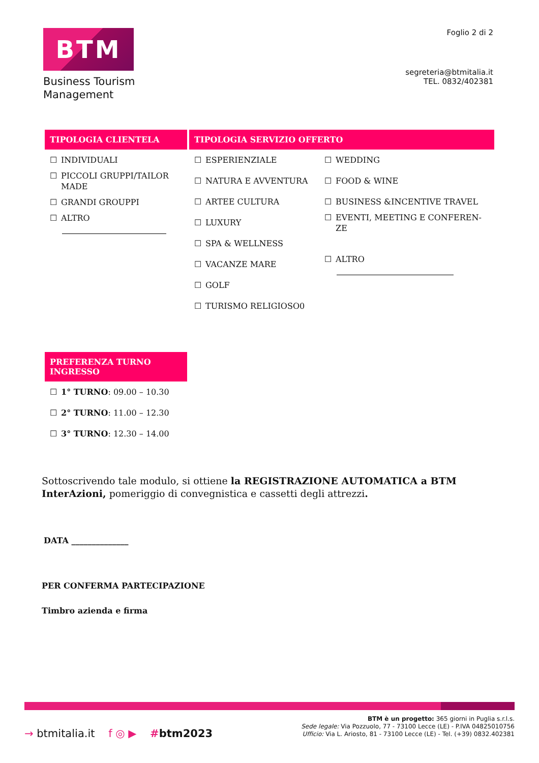BTM
Business Tourism
Management
Foglio 2 di 2
segreteria@btmitalia.it
TEL. 0832/402381
| TIPOLOGIA CLIENTELA | TIPOLOGIA SERVIZIO OFFERTO | |
| ☐ INDIVIDUALI ☐ PICCOLI GRUPPI/TAILOR MADE ☐ GRANDI GROUPPI ☐ ALTRO | ☐ ESPERIENZIALE ☐ NATURA E AVVENTURA ☐ ARTEE CULTURA ☐ LUXURY ☐ SPA & WELLNESS ☐ VACANZE MARE ☐ GOLF ☐ TURISMO RELIGIOSO0 | ☐ WEDDING ☐ FOOD & WINE ☐ BUSINESS &INCENTIVE TRAVEL ☐ EVENTI, MEETING E CONFEREN- ZE ☐ ALTRO |
PREFERENZA TURNO INGRESSO
☐ 1° TURNO: 09.00 – 10.30
☐ 2° TURNO: 11.00 – 12.30
☐ 3° TURNO: 12.30 – 14.00
Sottoscrivendo tale modulo, si ottiene la REGISTRAZIONE AUTOMATICA a BTM InterAzioni, pomeriggio di convegnistica e cassetti degli attrezzi.
DATA ______________
PER CONFERMA PARTECIPAZIONE
Timbro azienda e firma
→ btmitalia.it f ◎ ▶ #btm2023
BTM è un progetto: 365 giorni in Puglia s.r.l.s.
Sede legale: Via Pozzuolo, 77 - 73100 Lecce (LE) - P.IVA 04825010756
Ufficio: Via L. Ariosto, 81 - 73100 Lecce (LE) - Tel. (+39) 0832.402381